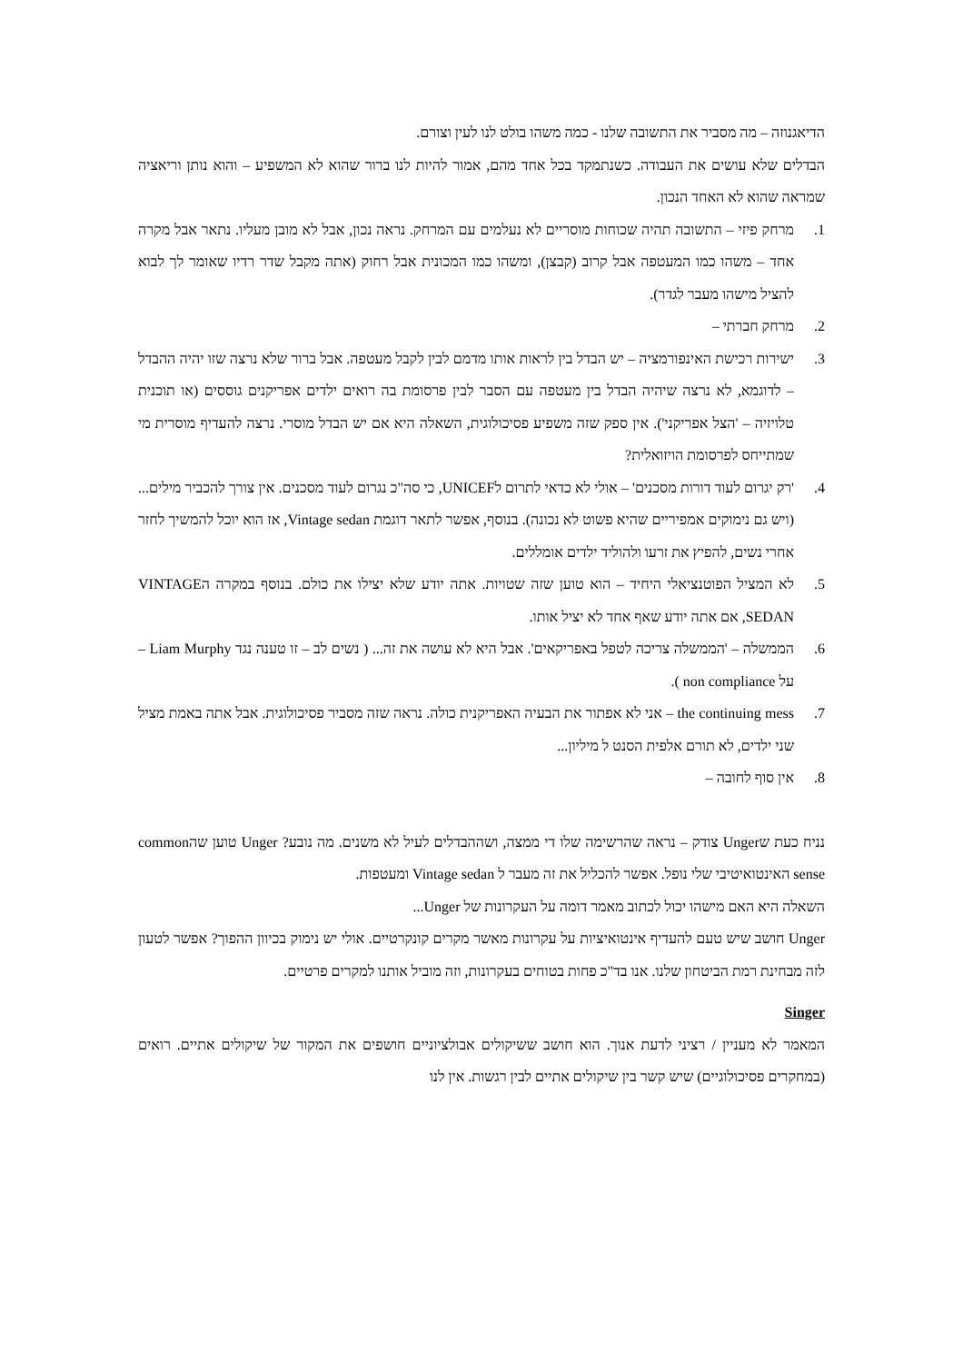הדיאגנוזה – מה מסביר את התשובה שלנו - כמה משהו בולט לנו לעין וצורם.
הבדלים שלא עושים את העבודה. כשנתמקד בכל אחד מהם, אמור להיות לנו ברור שהוא לא המשפיע – והוא נותן וריאציה שמראה שהוא לא האחד הנכון.
1. מרחק פיזי – התשובה תהיה שכוחות מוסריים לא נעלמים עם המרחק. נראה נכון, אבל לא מובן מעליו. נתאר אבל מקרה אחד – משהו כמו המעטפה אבל קרוב (קבצן), ומשהו כמו המכונית אבל רחוק (אתה מקבל שדר רדיו שאומר לך לבוא להציל מישהו מעבר לגדר).
2. מרחק חברתי –
3. ישירות רכישת האינפורמציה – יש הבדל בין לראות אותו מדמם לבין לקבל מעטפה. אבל ברור שלא נרצה שזו יהיה ההבדל – לדוגמא, לא נרצה שיהיה הבדל בין מעטפה עם הסבר לבין פרסומת בה רואים ילדים אפריקנים גוססים (או תוכנית טלויזיה – 'הצל אפריקני'). אין ספק שזה משפיע פסיכולוגית, השאלה היא אם יש הבדל מוסרי. נרצה להעדיף מוסרית מי שמתייחס לפרסומת הויזואלית?
4. 'רק יגרום לעוד דורות מסכנים' – אולי לא כדאי לתרום לUNICEF, כי סה"כ נגרום לעוד מסכנים. אין צורך להכביר מילים...(ויש גם נימוקים אמפיריים שהיא פשוט לא נכונה). בנוסף, אפשר לתאר דוגמת Vintage sedan, אז הוא יוכל להמשיך לחזר אחרי נשים, להפיץ את זרעו ולהוליד ילדים אומללים.
5. לא המציל הפוטנציאלי היחיד – הוא טוען שזה שטויות. אתה יודע שלא יצילו את כולם. בנוסף במקרה הVINTAGE SEDAN, אם אתה יודע שאף אחד לא יציל אותו.
6. הממשלה – 'הממשלה צריכה לטפל באפריקאים'. אבל היא לא עושה את זה... ( נשים לב – זו טענה נגד Liam Murphy – על non compliance ).
7. the continuing mess – אני לא אפתור את הבעיה האפריקנית כולה. נראה שזה מסביר פסיכולוגית. אבל אתה באמת מציל שני ילדים, לא תורם אלפית הסנט ל מיליון...
8. אין סוף לחובה –
נניח כעת שUnger צודק – נראה שהרשימה שלו די ממצה, ושההבדלים לעיל לא משנים. מה נובע? Unger טוען שהcommon sense האינטואיטיבי שלי נופל. אפשר להכליל את זה מעבר ל Vintage sedan ומעטפות.
השאלה היא האם מישהו יכול לכתוב מאמר דומה על העקרונות של Unger...
Unger חושב שיש טעם להעדיף אינטואיציות על עקרונות מאשר מקרים קונקרטיים. אולי יש נימוק בכיוון ההפוך? אפשר לטעון לזה מבחינת רמת הביטחון שלנו. אנו בד"כ פחות בטוחים בעקרונות, וזה מוביל אותנו למקרים פרטיים.
Singer
המאמר לא מעניין / רציני לדעת אנוך. הוא חושב ששיקולים אבולציוניים חושפים את המקור של שיקולים אתיים. רואים (במחקרים פסיכולוגיים) שיש קשר בין שיקולים אתיים לבין רגשות. אין לנו